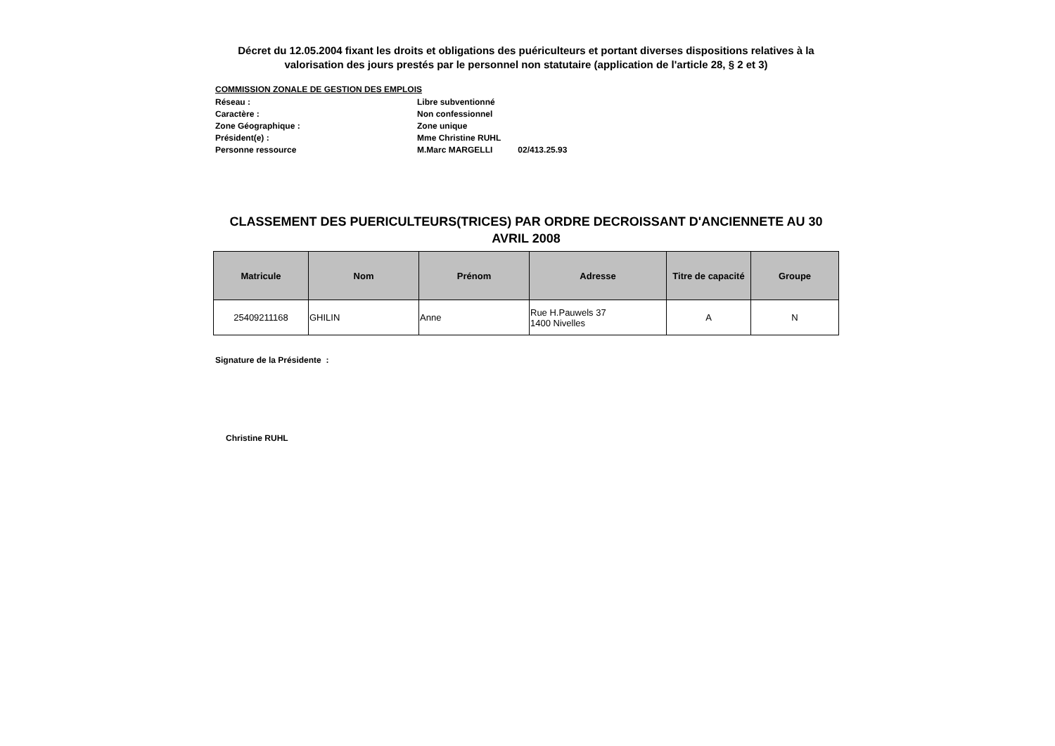Décret du 12.05.2004 fixant les droits et obligations des puériculteurs et portant diverses dispositions relatives à la valorisation des jours prestés par le personnel non statutaire (application de l'article 28, § 2 et 3)
COMMISSION ZONALE DE GESTION DES EMPLOIS
Réseau : Libre subventionné
Caractère : Non confessionnel
Zone Géographique : Zone unique
Président(e) : Mme Christine RUHL
Personne ressource M.Marc MARGELLI 02/413.25.93
CLASSEMENT DES PUERICULTEURS(TRICES) PAR ORDRE DECROISSANT D'ANCIENNETE AU 30 AVRIL 2008
| Matricule | Nom | Prénom | Adresse | Titre de capacité | Groupe |
| --- | --- | --- | --- | --- | --- |
| 25409211168 | GHILIN | Anne | Rue H.Pauwels 37 1400 Nivelles | A | N |
Signature de la Présidente :
Christine RUHL